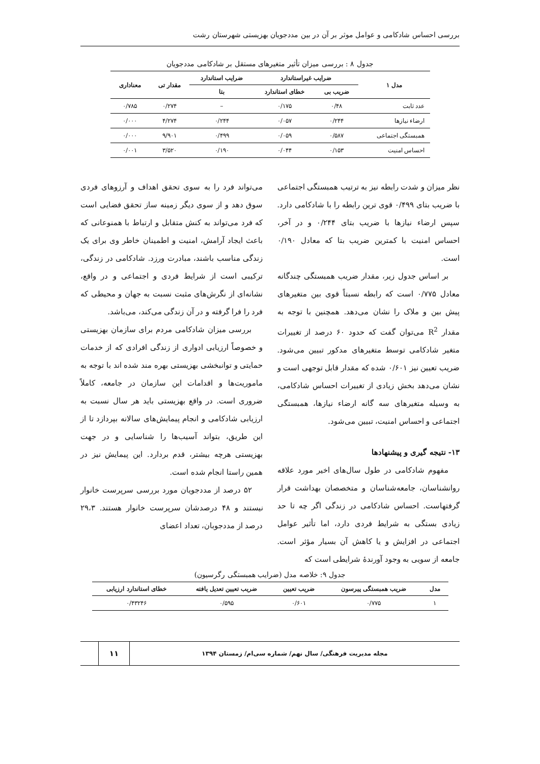بررسی احساس شادکامی و عوامل موثر بر آن در بین مددجویان بهزیستی شهرستان رشت
جدول ۸ : بررسی میزان تأثیر متغیرهای مستقل بر شادکامی مددجویان
| مدل ۱ | ضرایب غیراستاندارد | | ضرایب استاندارد | مقدار تی | معناداری |
| --- | --- | --- | --- | --- | --- |
| | ضریب بی | خطای استاندارد | بتا | | |
| عدد ثابت | ۰/۴۸ | ۰/۱۷۵ | – | ۰/۲۷۴ | ۰/۷۸۵ |
| ارضاء نیازها | ۰/۲۴۴ | ۰/۰۵۷ | ۰/۲۴۴ | ۴/۲۷۴ | ۰/۰۰۰ |
| همبستگی اجتماعی | ۰/۵۸۷ | ۰/۰۵۹ | ۰/۴۹۹ | ۹/۹۰۱ | ۰/۰۰۰ |
| احساس امنیت | ۰/۱۵۳ | ۰/۰۴۴ | ۰/۱۹۰ | ۳/۵۲۰ | ۰/۰۰۱ |
نظر میزان و شدت رابطه نیز به ترتیب همبستگی اجتماعی با ضریب بتای ۰/۴۹۹ قوی ترین رابطه را با شادکامی دارد. سپس ارضاء نیازها با ضریب بتای ۰/۲۴۴ و در آخر، احساس امنیت با کمترین ضریب بتا که معادل ۰/۱۹۰ است.
بر اساس جدول زیر، مقدار ضریب همبستگی چندگانه معادل ۰/۷۷۵ است که رابطه نسبتاً قوی بین متغیرهای پیش بین و ملاک را نشان می‌دهد. همچنین با توجه به مقدار R<sup>2</sup> می‌توان گفت که حدود ۶۰ درصد از تغییرات متغیر شادکامی توسط متغیرهای مدکور تبیین می‌شود. ضریب تعیین نیز ۰/۶۰۱ شده که مقدار قابل توجهی است و نشان می‌دهد بخش زیادی از تغییرات احساس شادکامی، به وسیله متغیرهای سه گانه ارضاء نیازها، همبستگی اجتماعی و احساس امنیت، تبیین می‌شود.
۱۳- نتیجه گیری و پیشنهادها
مفهوم شادکامی در طول سال‌های اخیر مورد علاقه روانشناسان، جامعه‌شناسان و متخصصان بهداشت قرار گرفتهاست. احساس شادکامی در زندگی اگر چه تا حد زیادی بستگی به شرایط فردی دارد، اما تأثیر عوامل اجتماعی در افزایش و یا کاهش آن بسیار مؤثر است. جامعه از سویی به وجود آورندهٔ شرایطی است که
می‌تواند فرد را به سوی تحقق اهداف و آرزوهای فردی سوق دهد و از سوی دیگر زمینه ساز تحقق فضایی است که فرد می‌تواند به کنش متقابل و ارتباط با همنوعانی که باعث ایجاد آرامش، امنیت و اطمینان خاطر وی برای یک زندگی مناسب باشند، مبادرت ورزد. شادکامی در زندگی، ترکیبی است از شرایط فردی و اجتماعی و در واقع، نشانه‌ای از نگرش‌های مثبت نسبت به جهان و محیطی که فرد را فرا گرفته و در آن زندگی می‌کند، می‌باشد.
بررسی میزان شادکامی مردم برای سازمان بهزیستی و خصوصاً ارزیابی ادواری از زندگی افرادی که از خدمات حمایتی و توانبخشی بهزیستی بهره مند شده اند با توجه به ماموریت‌ها و اقدامات این سازمان در جامعه، کاملاً ضروری است. در واقع بهزیستی باید هر سال نسبت به ارزیابی شادکامی و انجام پیمایش‌های سالانه بپردازد تا از این طریق، بتواند آسیب‌ها را شناسایی و در جهت بهزیستی هرچه بیشتر، قدم بردارد. این پیمایش نیز در همین راستا انجام شده است.
۵۲ درصد از مددجویان مورد بررسی سرپرست خانوار نیستند و ۴۸ درصدشان سرپرست خانوار هستند. ۲۹،۳ درصد از مددجوبان، تعداد اعضای
جدول ۹: خلاصه مدل (ضرایب همبستگی رگرسیون)
| مدل | ضریب همبستگی پیرسون | ضریب تعیین | ضریب تعیین تعدیل یافته | خطای استاندارد ارزیابی |
| --- | --- | --- | --- | --- |
| ۱ | ۰/۷۷۵ | ۰/۶۰۱ | ۰/۵۹۵ | ۰/۴۳۲۴۶ |
مجله مدیریت فرهنگی/ سال نهم/ شماره سی‌ام/ زمستان ۱۳۹۴
۱۱